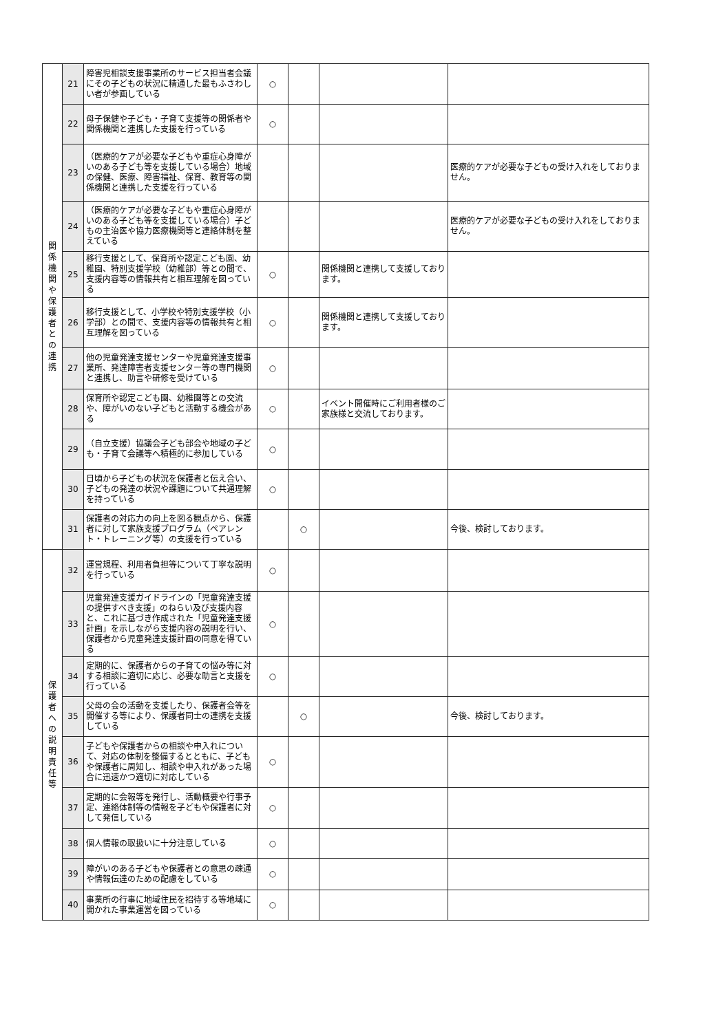| 関 係 機 関 や 保 護 者 と の 連 携 | 21 | 障害児相談支援事業所のサービス担当者会議にその子どもの状況に精通した最もふさわしい者が参画している | ○ | | | |
| | 22 | 母子保健や子ども・子育て支援等の関係者や関係機関と連携した支援を行っている | ○ | | | |
| | 23 | （医療的ケアが必要な子どもや重症心身障がいのある子ども等を支援している場合）地域の保健、医療、障害福祉、保育、教育等の関係機関と連携した支援を行っている | | | | 医療的ケアが必要な子どもの受け入れをしておりません。 |
| | 24 | （医療的ケアが必要な子どもや重症心身障がいのある子ども等を支援している場合）子どもの主治医や協力医療機関等と連絡体制を整えている | | | | 医療的ケアが必要な子どもの受け入れをしておりません。 |
| | 25 | 移行支援として、保育所や認定こども園、幼稚園、特別支援学校（幼稚部）等との間で、支援内容等の情報共有と相互理解を図っている | ○ | | 関係機関と連携して支援しております。 | |
| | 26 | 移行支援として、小学校や特別支援学校（小学部）との間で、支援内容等の情報共有と相互理解を図っている | ○ | | 関係機関と連携して支援しております。 | |
| | 27 | 他の児童発達支援センターや児童発達支援事業所、発達障害者支援センター等の専門機関と連携し、助言や研修を受けている | ○ | | | |
| | 28 | 保育所や認定こども園、幼稚園等との交流や、障がいのない子どもと活動する機会がある | ○ | | イベント開催時にご利用者様のご家族様と交流しております。 | |
| | 29 | （自立支援）協議会子ども部会や地域の子ども・子育て会議等へ積極的に参加している | ○ | | | |
| | 30 | 日頃から子どもの状況を保護者と伝え合い、子どもの発達の状況や課題について共通理解を持っている | ○ | | | |
| | 31 | 保護者の対応力の向上を図る観点から、保護者に対して家族支援プログラム（ペアレント・トレーニング等）の支援を行っている | | ○ | | 今後、検討しております。 |
| 保 護 者 へ の 説 明 責 任 等 | 32 | 運営規程、利用者負担等について丁寧な説明を行っている | ○ | | | |
| | 33 | 児童発達支援ガイドラインの「児童発達支援の提供すべき支援」のねらい及び支援内容と、これに基づき作成された「児童発達支援計画」を示しながら支援内容の説明を行い、保護者から児童発達支援計画の同意を得ている | ○ | | | |
| | 34 | 定期的に、保護者からの子育ての悩み等に対する相談に適切に応じ、必要な助言と支援を行っている | ○ | | | |
| | 35 | 父母の会の活動を支援したり、保護者会等を開催する等により、保護者同士の連携を支援している | | ○ | | 今後、検討しております。 |
| | 36 | 子どもや保護者からの相談や申入れについて、対応の体制を整備するとともに、子どもや保護者に周知し、相談や申入れがあった場合に迅速かつ適切に対応している | ○ | | | |
| | 37 | 定期的に会報等を発行し、活動概要や行事予定、連絡体制等の情報を子どもや保護者に対して発信している | ○ | | | |
| | 38 | 個人情報の取扱いに十分注意している | ○ | | | |
| | 39 | 障がいのある子どもや保護者との意思の疎通や情報伝達のための配慮をしている | ○ | | | |
| | 40 | 事業所の行事に地域住民を招待する等地域に開かれた事業運営を図っている | ○ | | | |